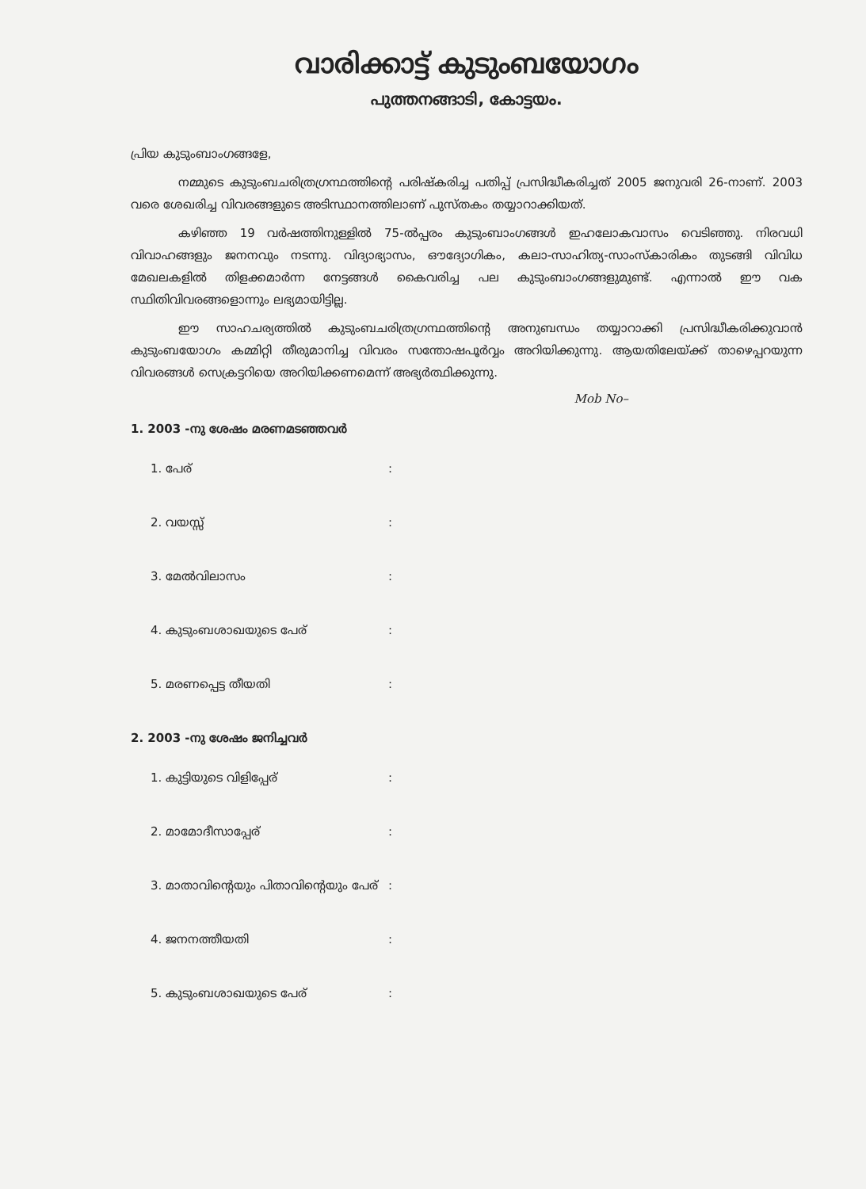വാരിക്കാട്ട് കുടുംബയോഗം
പുത്തനങ്ങാടി, കോട്ടയം.
പ്രിയ കുടുംബാംഗങ്ങളേ,
നമ്മുടെ കുടുംബചരിത്രഗ്രന്ഥത്തിന്റെ പരിഷ്കരിച്ച പതിപ്പ് പ്രസിദ്ധീകരിച്ചത് 2005 ജനുവരി 26-നാണ്. 2003 വരെ ശേഖരിച്ച വിവരങ്ങളുടെ അടിസ്ഥാനത്തിലാണ് പുസ്തകം തയ്യാറാക്കിയത്.
കഴിഞ്ഞ 19 വർഷത്തിനുള്ളിൽ 75-ൽപ്പരം കുടുംബാംഗങ്ങൾ ഇഹലോകവാസം വെടിഞ്ഞു. നിരവധി വിവാഹങ്ങളും ജനനവും നടന്നു. വിദ്യാഭ്യാസം, ഔദ്യോഗികം, കലാ-സാഹിത്യ-സാംസ്കാരികം തുടങ്ങി വിവിധ മേഖലകളിൽ തിളക്കമാർന്ന നേട്ടങ്ങൾ കൈവരിച്ച പല കുടുംബാംഗങ്ങളുമുണ്ട്. എന്നാൽ ഈ വക സ്ഥിതിവിവരങ്ങളൊന്നും ലഭ്യമായിട്ടില്ല.
ഈ സാഹചര്യത്തിൽ കുടുംബചരിത്രഗ്രന്ഥത്തിന്റെ അനുബന്ധം തയ്യാറാക്കി പ്രസിദ്ധീകരിക്കുവാൻ കുടുംബയോഗം കമ്മിറ്റി തീരുമാനിച്ച വിവരം സന്തോഷപൂർവ്വം അറിയിക്കുന്നു. ആയതിലേയ്ക്ക് താഴെപ്പറയുന്ന വിവരങ്ങൾ സെക്രട്ടറിയെ അറിയിക്കണമെന്ന് അഭ്യർത്ഥിക്കുന്നു.
Mob No–
1. 2003 -നു ശേഷം മരണമടഞ്ഞവർ
1. പേര്:
2. വയസ്സ്:
3. മേൽവിലാസം:
4. കുടുംബശാഖയുടെ പേര്:
5. മരണപ്പെട്ട തീയതി:
2. 2003 -നു ശേഷം ജനിച്ചവർ
1. കുട്ടിയുടെ വിളിപ്പേര്:
2. മാമോദീസാപ്പേര്:
3. മാതാവിന്റെയും പിതാവിന്റെയും പേര്:
4. ജനനത്തീയതി:
5. കുടുംബശാഖയുടെ പേര്: